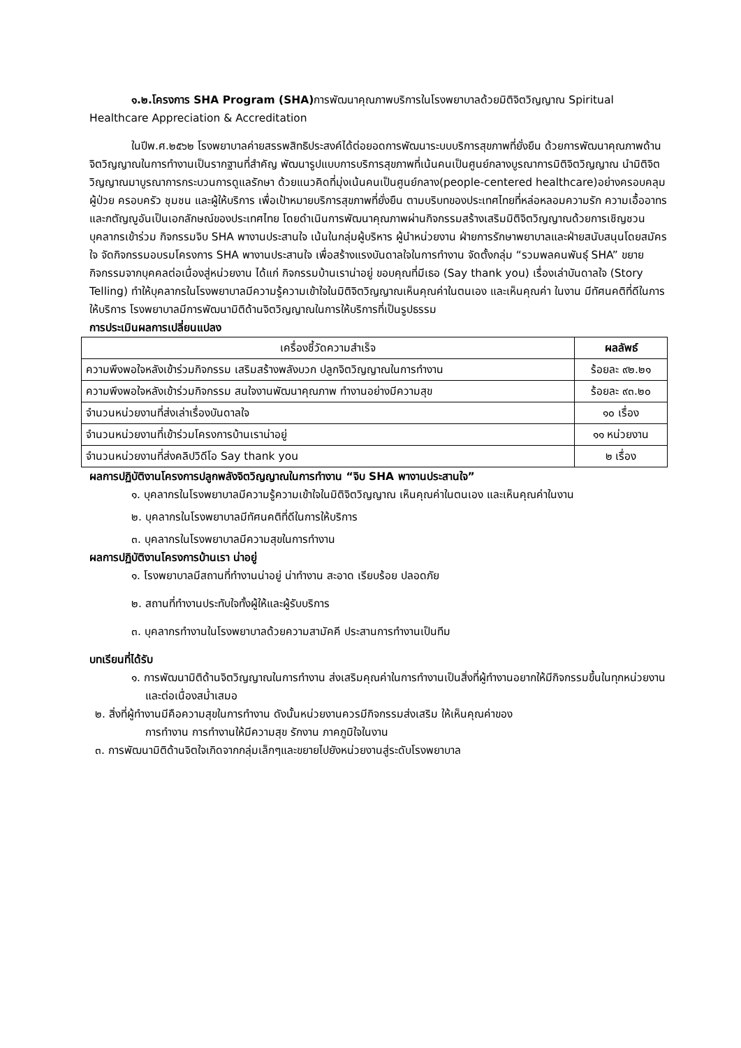๑.๒.โครงการ SHA Program (SHA) การพัฒนาคุณภาพบริการในโรงพยาบาลด้วยมิติจิตวิญญาณ Spiritual Healthcare Appreciation & Accreditation
ในปีพ.ศ.๒๕๖๒ โรงพยาบาลค่ายสรรพสิทธิประสงค์ได้ต่อยอดการพัฒนาระบบบริการสุขภาพที่ยั่งยืน ด้วยการพัฒนาคุณภาพด้านจิตวิญญาณในการทำงานเป็นรากฐานที่สำคัญ พัฒนารูปแบบการบริการสุขภาพที่เน้นคนเป็นศูนย์กลางบูรณาการมิติจิตวิญญาณ นำมิติจิตวิญญาณมาบูรณาการกระบวนการดูแลรักษา ด้วยแนวคิดที่มุ่งเน้นคนเป็นศูนย์กลาง(people-centered healthcare)อย่างครอบคลุมผู้ป่วย ครอบครัว ชุมชน และผู้ให้บริการ เพื่อเป้าหมายบริการสุขภาพที่ยั่งยืน ตามบริบทของประเทศไทยที่หล่อหลอมความรัก ความเอื้ออาทร และกตัญญูอันเป็นเอกลักษณ์ของประเทศไทย โดยดำเนินการพัฒนาคุณภาพผ่านกิจกรรมสร้างเสริมมิติจิตวิญญาณด้วยการเชิญชวนบุคลากรเข้าร่วม กิจกรรมจิบ SHA พางานประสานใจ เน้นในกลุ่มผู้บริหาร ผู้นำหน่วยงาน ฝ่ายการรักษาพยาบาลและฝ่ายสนับสนุนโดยสมัครใจ จัดกิจกรรมอบรมโครงการ SHA พางานประสานใจ เพื่อสร้างแรงบันดาลใจในการทำงาน จัดตั้งกลุ่ม “รวมพลคนพันธุ์ SHA” ขยายกิจกรรมจากบุคคลต่อเนื่องสู่หน่วยงาน ได้แก่ กิจกรรมบ้านเราน่าอยู่ ขอบคุณที่มีเธอ (Say thank you) เรื่องเล่าบันดาลใจ (Story Telling) ทำให้บุคลากรในโรงพยาบาลมีความรู้ความเข้าใจในมิติจิตวิญญาณเห็นคุณค่าในตนเอง และเห็นคุณค่า ในงาน มีทัศนคติที่ดีในการให้บริการ โรงพยาบาลมีการพัฒนามิติด้านจิตวิญญาณในการให้บริการที่เป็นรูปธรรม
การประเมินผลการเปลี่ยนแปลง
| เครื่องชี้วัดความสำเร็จ | ผลลัพธ์ |
| --- | --- |
| ความพึงพอใจหลังเข้าร่วมกิจกรรม เสริมสร้างพลังบวก ปลูกจิตวิญญาณในการทำงาน | ร้อยละ ๙๒.๒๑ |
| ความพึงพอใจหลังเข้าร่วมกิจกรรม สนใจงานพัฒนาคุณภาพ ทำงานอย่างมีความสุข | ร้อยละ ๙๓.๒๐ |
| จำนวนหน่วยงานที่ส่งเล่าเรื่องบันดาลใจ | ๑๐ เรื่อง |
| จำนวนหน่วยงานที่เข้าร่วมโครงการบ้านเราน่าอยู่ | ๑๑ หน่วยงาน |
| จำนวนหน่วยงานที่ส่งคลิปวิดีโอ Say thank you | ๒ เรื่อง |
ผลการปฏิบัติงานโครงการปลูกพลังจิตวิญญาณในการทำงาน “จิบ SHA พางานประสานใจ”
๑. บุคลากรในโรงพยาบาลมีความรู้ความเข้าใจในมิติจิตวิญญาณ เห็นคุณค่าในตนเอง และเห็นคุณค่าในงาน
๒. บุคลากรในโรงพยาบาลมีทัศนคติที่ดีในการให้บริการ
๓. บุคลากรในโรงพยาบาลมีความสุขในการทำงาน
ผลการปฏิบัติงานโครงการบ้านเรา น่าอยู่
๑. โรงพยาบาลมีสถานที่ทำงานน่าอยู่ น่าทำงาน สะอาด เรียบร้อย ปลอดภัย
๒. สถานที่ทำงานประทับใจทั้งผู้ให้และผู้รับบริการ
๓. บุคลากรทำงานในโรงพยาบาลด้วยความสามัคคี ประสานการทำงานเป็นทีม
บทเรียนที่ได้รับ
๑. การพัฒนามิติด้านจิตวิญญาณในการทำงาน ส่งเสริมคุณค่าในการทำงานเป็นสิ่งที่ผู้ทำงานอยากให้มีกิจกรรมขึ้นในทุกหน่วยงานและต่อเนื่องสม่ำเสมอ
๒. สิ่งที่ผู้ทำงานมีคือความสุขในการทำงาน ดังนั้นหน่วยงานควรมีกิจกรรมส่งเสริม ให้เห็นคุณค่าของ
การทำงาน การทำงานให้มีความสุข รักงาน ภาคภูมิใจในงาน
๓. การพัฒนามิติด้านจิตใจเกิดจากกลุ่มเล็กๆและขยายไปยังหน่วยงานสู่ระดับโรงพยาบาล